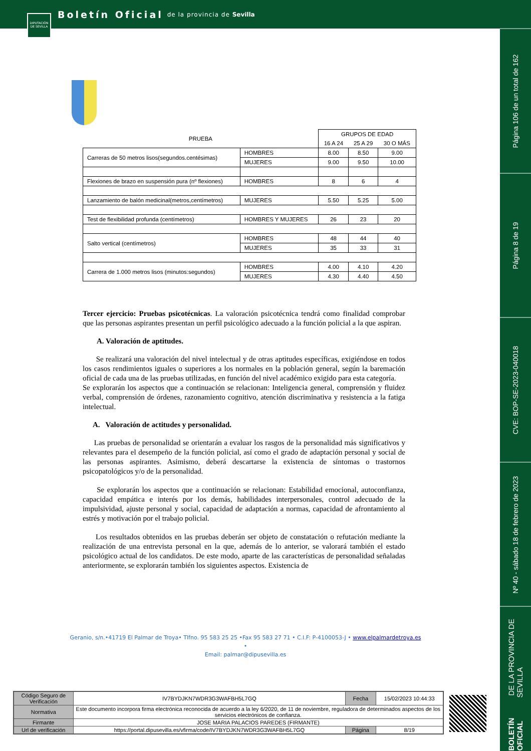Boletín Oficial de la provincia de Sevilla
DIPUTACIÓN DE SEVILLA
Página 106 de un total de 162
Página 8 de 19
CVE: BOP-SE-2023-040018
Nº 40 - sábado 18 de febrero de 2023
BOLETÍN OFICIAL DE LA PROVINCIA DE SEVILLA
| PRUEBA | | GRUPOS DE EDAD | | |
| | | 16 A 24 | 25 A 29 | 30 O MÁS |
| Carreras de 50 metros lisos(segundos.centésimas) | HOMBRES | 8.00 | 8.50 | 9.00 |
| | MUJERES | 9.00 | 9.50 | 10.00 |
| Flexiones de brazo en suspensión pura (nº flexiones) | HOMBRES | 8 | 6 | 4 |
| Lanzamiento de balón medicinal(metros,centímetros) | MUJERES | 5.50 | 5.25 | 5.00 |
| Test de flexibilidad profunda (centímetros) | HOMBRES Y MUJERES | 26 | 23 | 20 |
| Salto vertical (centímetros) | HOMBRES | 48 | 44 | 40 |
| | MUJERES | 35 | 33 | 31 |
| Carrera de 1.000 metros lisos (minutos:segundos) | HOMBRES | 4.00 | 4.10 | 4.20 |
| | MUJERES | 4.30 | 4.40 | 4.50 |
Tercer ejercicio: Pruebas psicotécnicas. La valoración psicotécnica tendrá como finalidad comprobar que las personas aspirantes presentan un perfil psicológico adecuado a la función policial a la que aspiran.
A. Valoración de aptitudes.
Se realizará una valoración del nivel intelectual y de otras aptitudes específicas, exigiéndose en todos los casos rendimientos iguales o superiores a los normales en la población general, según la baremación oficial de cada una de las pruebas utilizadas, en función del nivel académico exigido para esta categoría.
Se explorarán los aspectos que a continuación se relacionan: Inteligencia general, comprensión y fluidez verbal, comprensión de órdenes, razonamiento cognitivo, atención discriminativa y resistencia a la fatiga intelectual.
A. Valoración de actitudes y personalidad.
Las pruebas de personalidad se orientarán a evaluar los rasgos de la personalidad más significativos y relevantes para el desempeño de la función policial, así como el grado de adaptación personal y social de las personas aspirantes. Asimismo, deberá descartarse la existencia de síntomas o trastornos psicopatológicos y/o de la personalidad.
Se explorarán los aspectos que a continuación se relacionan: Estabilidad emocional, autoconfianza, capacidad empática e interés por los demás, habilidades interpersonales, control adecuado de la impulsividad, ajuste personal y social, capacidad de adaptación a normas, capacidad de afrontamiento al estrés y motivación por el trabajo policial.
Los resultados obtenidos en las pruebas deberán ser objeto de constatación o refutación mediante la realización de una entrevista personal en la que, además de lo anterior, se valorará también el estado psicológico actual de los candidatos. De este modo, aparte de las características de personalidad señaladas anteriormente, se explorarán también los siguientes aspectos. Existencia de
Geranio, s/n.•41719 El Palmar de Troya• Tlfno. 95 583 25 25 •Fax 95 583 27 71 • C.I.F: P-4100053-J • www.elpalmardetroya.es •
Email: palmar@dipusevilla.es
| Código Seguro de Verificación | IV7BYDJKN7WDR3G3WAFBH5L7GQ | Fecha | 15/02/2023 10:44:33 |
| Normativa | Este documento incorpora firma electrónica reconocida de acuerdo a la ley 6/2020, de 11 de noviembre, reguladora de determinados aspectos de los servicios electrónicos de confianza. | | |
| Firmante | JOSE MARIA PALACIOS PAREDES (FIRMANTE) | | |
| Url de verificación | https://portal.dipusevilla.es/vfirma/code/IV7BYDJKN7WDR3G3WAFBH5L7GQ | Página | 8/19 |